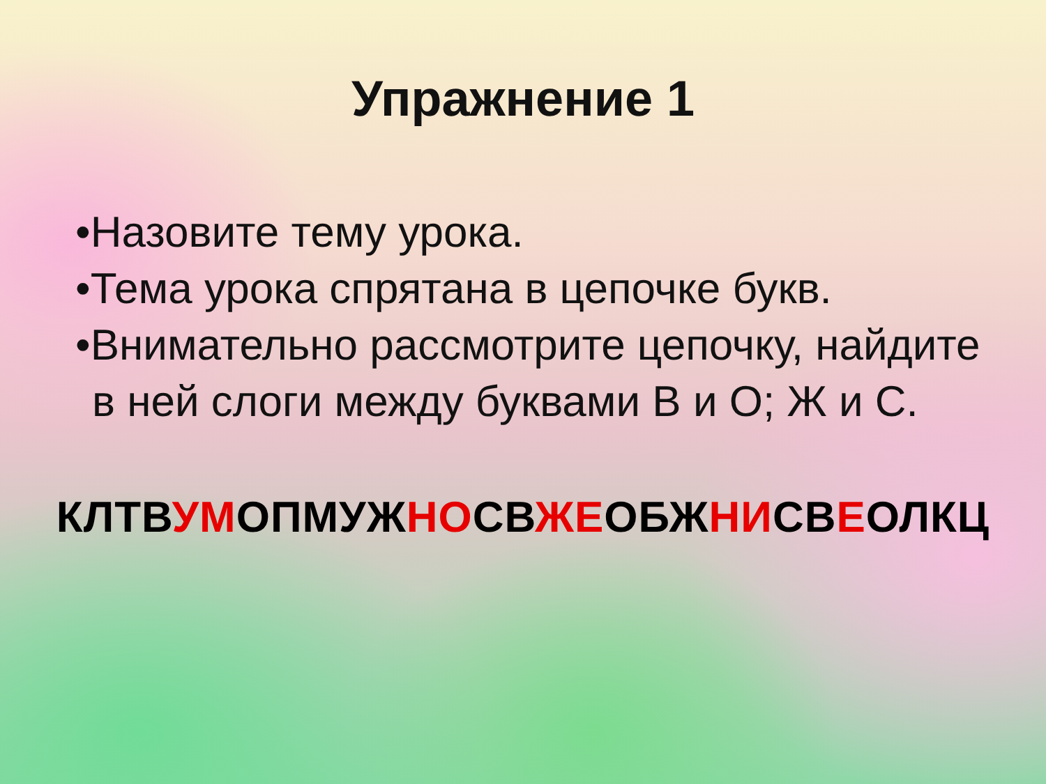Упражнение 1
•Назовите тему урока.
•Тема урока спрятана в цепочке букв.
•Внимательно рассмотрите цепочку, найдите в ней слоги между буквами В и О; Ж и С.
КЛТВУМОПМУЖНОСВЖЕОБЖНИСВЕОЛКЦ